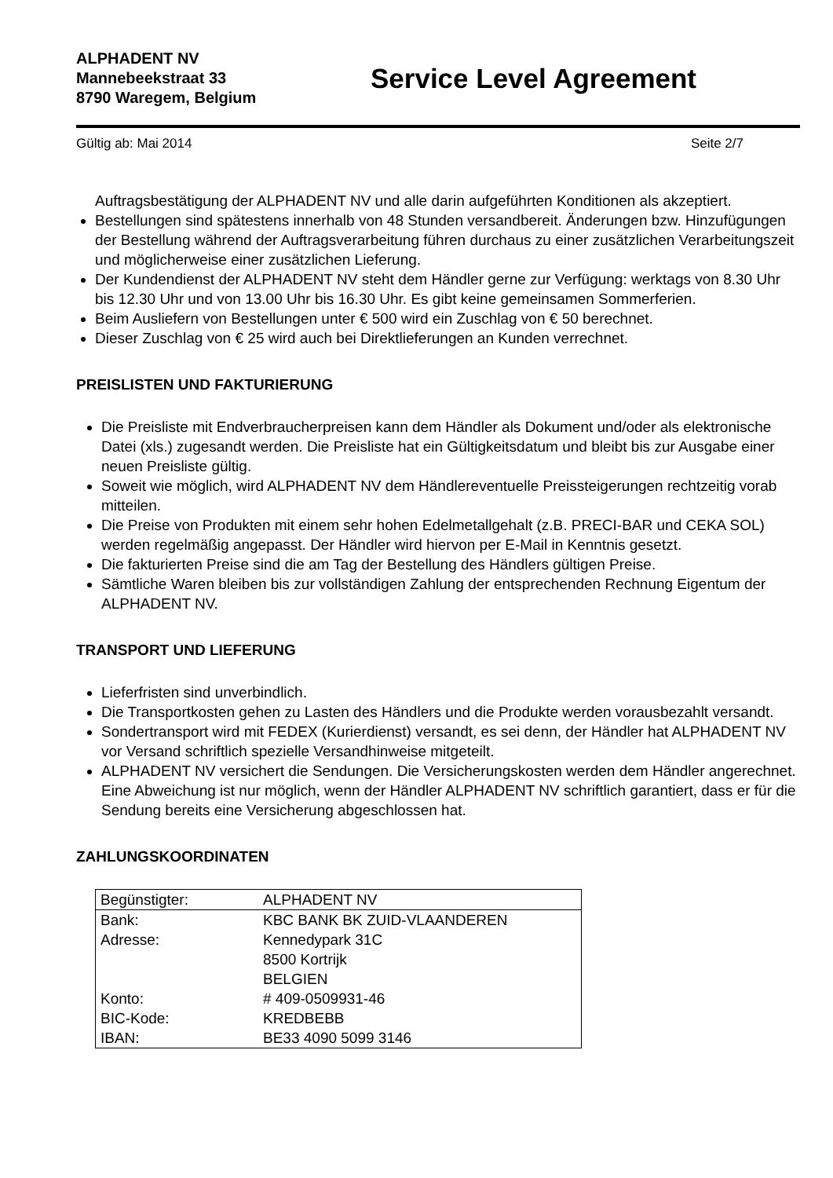ALPHADENT NV
Mannebeekstraat 33
8790 Waregem, Belgium
Service Level Agreement
Gültig ab: Mai 2014 Seite 2/7
Auftragsbestätigung der ALPHADENT NV und alle darin aufgeführten Konditionen als akzeptiert.
Bestellungen sind spätestens innerhalb von 48 Stunden versandbereit. Änderungen bzw. Hinzufügungen der Bestellung während der Auftragsverarbeitung führen durchaus zu einer zusätzlichen Verarbeitungszeit und möglicherweise einer zusätzlichen Lieferung.
Der Kundendienst der ALPHADENT NV steht dem Händler gerne zur Verfügung: werktags von 8.30 Uhr bis 12.30 Uhr und von 13.00 Uhr bis 16.30 Uhr. Es gibt keine gemeinsamen Sommerferien.
Beim Ausliefern von Bestellungen unter € 500 wird ein Zuschlag von € 50 berechnet.
Dieser Zuschlag von € 25 wird auch bei Direktlieferungen an Kunden verrechnet.
PREISLISTEN UND FAKTURIERUNG
Die Preisliste mit Endverbraucherpreisen kann dem Händler als Dokument und/oder als elektronische Datei (xls.) zugesandt werden. Die Preisliste hat ein Gültigkeitsdatum und bleibt bis zur Ausgabe einer neuen Preisliste gültig.
Soweit wie möglich, wird ALPHADENT NV dem Händlereventuelle Preissteigerungen rechtzeitig vorab mitteilen.
Die Preise von Produkten mit einem sehr hohen Edelmetallgehalt (z.B. PRECI-BAR und CEKA SOL) werden regelmäßig angepasst. Der Händler wird hiervon per E-Mail in Kenntnis gesetzt.
Die fakturierten Preise sind die am Tag der Bestellung des Händlers gültigen Preise.
Sämtliche Waren bleiben bis zur vollständigen Zahlung der entsprechenden Rechnung Eigentum der ALPHADENT NV.
TRANSPORT UND LIEFERUNG
Lieferfristen sind unverbindlich.
Die Transportkosten gehen zu Lasten des Händlers und die Produkte werden vorausbezahlt versandt.
Sondertransport wird mit FEDEX (Kurierdienst) versandt, es sei denn, der Händler hat ALPHADENT NV vor Versand schriftlich spezielle Versandhinweise mitgeteilt.
ALPHADENT NV versichert die Sendungen. Die Versicherungskosten werden dem Händler angerechnet. Eine Abweichung ist nur möglich, wenn der Händler ALPHADENT NV schriftlich garantiert, dass er für die Sendung bereits eine Versicherung abgeschlossen hat.
ZAHLUNGSKOORDINATEN
| Begünstigter: | ALPHADENT NV |
| Bank: | KBC BANK BK ZUID-VLAANDEREN |
| Adresse: | Kennedypark 31C 8500 Kortrijk BELGIEN |
| Konto: | # 409-0509931-46 |
| BIC-Kode: | KREDBEBB |
| IBAN: | BE33 4090 5099 3146 |